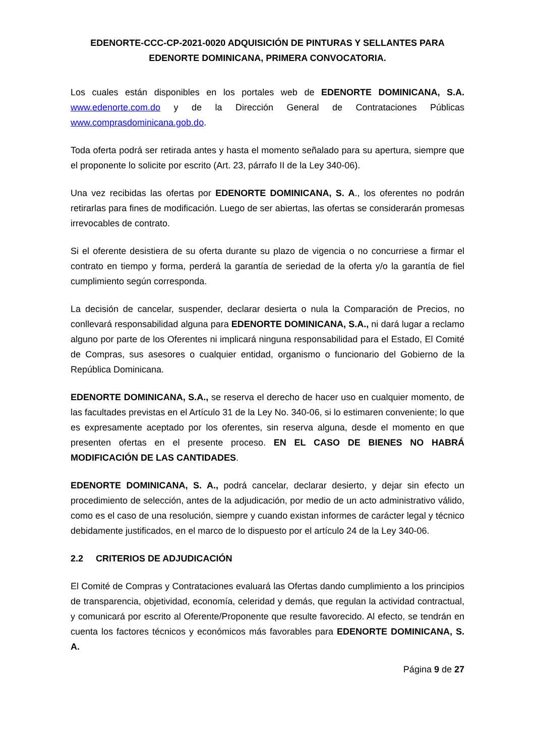EDENORTE-CCC-CP-2021-0020 ADQUISICIÓN DE PINTURAS Y SELLANTES PARA EDENORTE DOMINICANA, PRIMERA CONVOCATORIA.
Los cuales están disponibles en los portales web de EDENORTE DOMINICANA, S.A. www.edenorte.com.do y de la Dirección General de Contrataciones Públicas www.comprasdominicana.gob.do.
Toda oferta podrá ser retirada antes y hasta el momento señalado para su apertura, siempre que el proponente lo solicite por escrito (Art. 23, párrafo II de la Ley 340-06).
Una vez recibidas las ofertas por EDENORTE DOMINICANA, S. A., los oferentes no podrán retirarlas para fines de modificación. Luego de ser abiertas, las ofertas se considerarán promesas irrevocables de contrato.
Si el oferente desistiera de su oferta durante su plazo de vigencia o no concurriese a firmar el contrato en tiempo y forma, perderá la garantía de seriedad de la oferta y/o la garantía de fiel cumplimiento según corresponda.
La decisión de cancelar, suspender, declarar desierta o nula la Comparación de Precios, no conllevará responsabilidad alguna para EDENORTE DOMINICANA, S.A., ni dará lugar a reclamo alguno por parte de los Oferentes ni implicará ninguna responsabilidad para el Estado, El Comité de Compras, sus asesores o cualquier entidad, organismo o funcionario del Gobierno de la República Dominicana.
EDENORTE DOMINICANA, S.A., se reserva el derecho de hacer uso en cualquier momento, de las facultades previstas en el Artículo 31 de la Ley No. 340-06, si lo estimaren conveniente; lo que es expresamente aceptado por los oferentes, sin reserva alguna, desde el momento en que presenten ofertas en el presente proceso. EN EL CASO DE BIENES NO HABRÁ MODIFICACIÓN DE LAS CANTIDADES.
EDENORTE DOMINICANA, S. A., podrá cancelar, declarar desierto, y dejar sin efecto un procedimiento de selección, antes de la adjudicación, por medio de un acto administrativo válido, como es el caso de una resolución, siempre y cuando existan informes de carácter legal y técnico debidamente justificados, en el marco de lo dispuesto por el artículo 24 de la Ley 340-06.
2.2 CRITERIOS DE ADJUDICACIÓN
El Comité de Compras y Contrataciones evaluará las Ofertas dando cumplimiento a los principios de transparencia, objetividad, economía, celeridad y demás, que regulan la actividad contractual, y comunicará por escrito al Oferente/Proponente que resulte favorecido. Al efecto, se tendrán en cuenta los factores técnicos y económicos más favorables para EDENORTE DOMINICANA, S. A.
Página 9 de 27